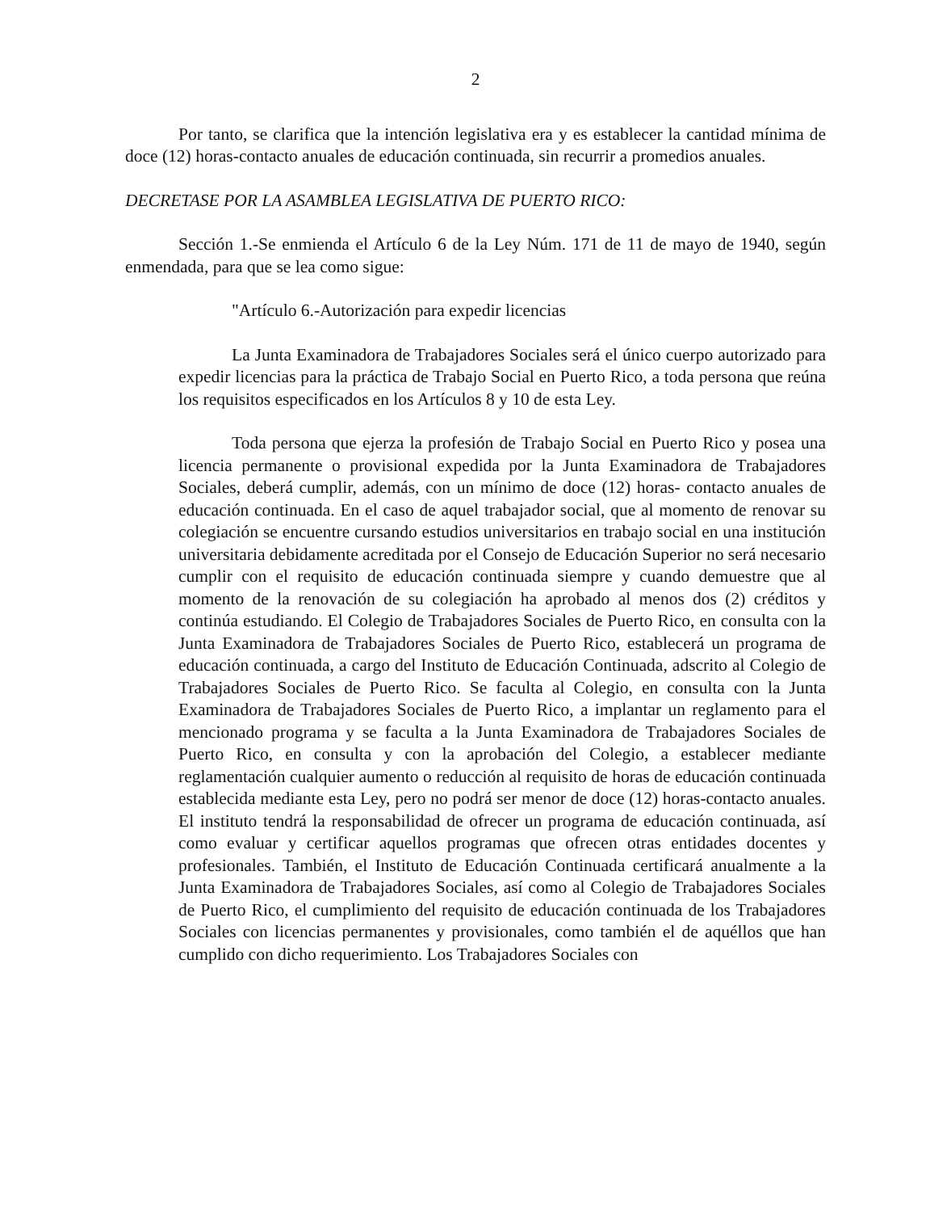2
Por tanto, se clarifica que la intención legislativa era y es establecer la cantidad mínima de doce (12) horas-contacto anuales de educación continuada, sin recurrir a promedios anuales.
DECRETASE POR LA ASAMBLEA LEGISLATIVA DE PUERTO RICO:
Sección 1.-Se enmienda el Artículo 6 de la Ley Núm. 171 de 11 de mayo de 1940, según enmendada, para que se lea como sigue:
"Artículo 6.-Autorización para expedir licencias
La Junta Examinadora de Trabajadores Sociales será el único cuerpo autorizado para expedir licencias para la práctica de Trabajo Social en Puerto Rico, a toda persona que reúna los requisitos especificados en los Artículos 8 y 10 de esta Ley.
Toda persona que ejerza la profesión de Trabajo Social en Puerto Rico y posea una licencia permanente o provisional expedida por la Junta Examinadora de Trabajadores Sociales, deberá cumplir, además, con un mínimo de doce (12) horas- contacto anuales de educación continuada. En el caso de aquel trabajador social, que al momento de renovar su colegiación se encuentre cursando estudios universitarios en trabajo social en una institución universitaria debidamente acreditada por el Consejo de Educación Superior no será necesario cumplir con el requisito de educación continuada siempre y cuando demuestre que al momento de la renovación de su colegiación ha aprobado al menos dos (2) créditos y continúa estudiando. El Colegio de Trabajadores Sociales de Puerto Rico, en consulta con la Junta Examinadora de Trabajadores Sociales de Puerto Rico, establecerá un programa de educación continuada, a cargo del Instituto de Educación Continuada, adscrito al Colegio de Trabajadores Sociales de Puerto Rico. Se faculta al Colegio, en consulta con la Junta Examinadora de Trabajadores Sociales de Puerto Rico, a implantar un reglamento para el mencionado programa y se faculta a la Junta Examinadora de Trabajadores Sociales de Puerto Rico, en consulta y con la aprobación del Colegio, a establecer mediante reglamentación cualquier aumento o reducción al requisito de horas de educación continuada establecida mediante esta Ley, pero no podrá ser menor de doce (12) horas-contacto anuales. El instituto tendrá la responsabilidad de ofrecer un programa de educación continuada, así como evaluar y certificar aquellos programas que ofrecen otras entidades docentes y profesionales. También, el Instituto de Educación Continuada certificará anualmente a la Junta Examinadora de Trabajadores Sociales, así como al Colegio de Trabajadores Sociales de Puerto Rico, el cumplimiento del requisito de educación continuada de los Trabajadores Sociales con licencias permanentes y provisionales, como también el de aquéllos que han cumplido con dicho requerimiento. Los Trabajadores Sociales con